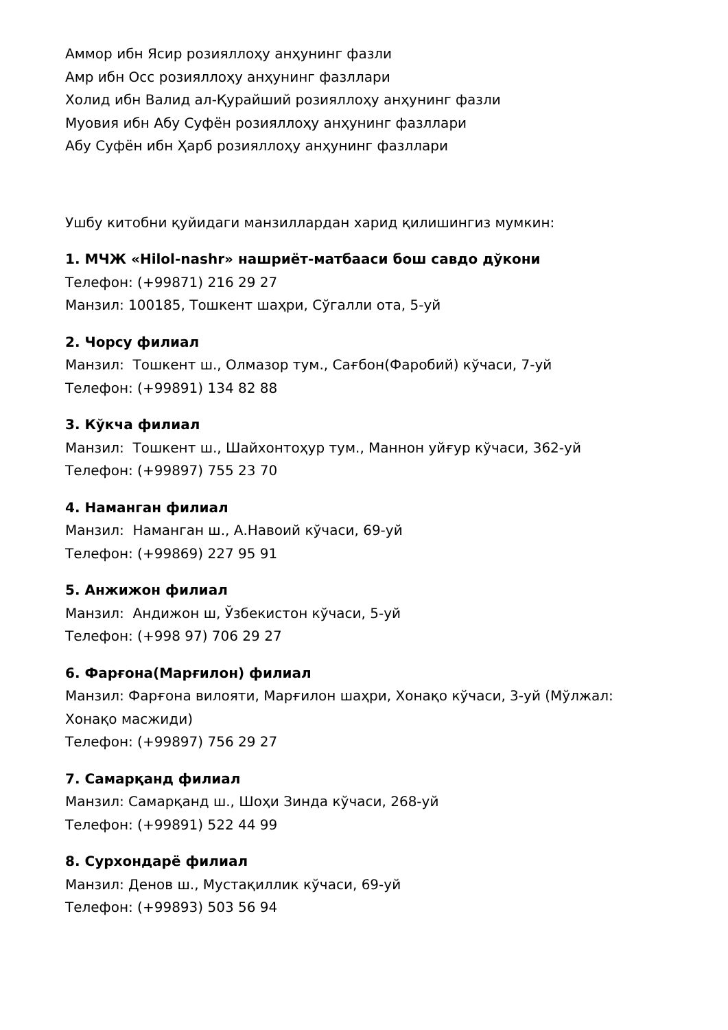Аммор ибн Ясир розияллоҳу анҳунинг фазли
Амр ибн Осс розияллоҳу анҳунинг фазллари
Холид ибн Валид ал-Қурайший розияллоҳу анҳунинг фазли
Муовия ибн Абу Суфён розияллоҳу анҳунинг фазллари
Абу Суфён ибн Ҳарб розияллоҳу анҳунинг фазллари
Ушбу китобни қуйидаги манзиллардан харид қилишингиз мумкин:
1. МЧЖ «Hilol-nashr» нашриёт-матбааси бош савдо дўкони
Телефон: (+99871) 216 29 27
Манзил: 100185, Тошкент шаҳри, Сўгалли ота, 5-уй
2. Чорсу филиал
Манзил: Тошкент ш., Олмазор тум., Сағбон(Фаробий) кўчаси, 7-уй
Телефон: (+99891) 134 82 88
3. Кўкча филиал
Манзил: Тошкент ш., Шайхонтоҳур тум., Маннон уйғур кўчаси, 362-уй
Телефон: (+99897) 755 23 70
4. Наманган филиал
Манзил: Наманган ш., А.Навоий кўчаси, 69-уй
Телефон: (+99869) 227 95 91
5. Анжижон филиал
Манзил: Андижон ш, Ўзбекистон кўчаси, 5-уй
Телефон: (+998 97) 706 29 27
6. Фарғона(Марғилон) филиал
Манзил: Фарғона вилояти, Марғилон шаҳри, Хонақо кўчаси, 3-уй (Мўлжал: Хонақо масжиди)
Телефон: (+99897) 756 29 27
7. Самарқанд филиал
Манзил: Самарқанд ш., Шоҳи Зинда кўчаси, 268-уй
Телефон: (+99891) 522 44 99
8. Сурхондарё филиал
Манзил: Денов ш., Мустақиллик кўчаси, 69-уй
Телефон: (+99893) 503 56 94